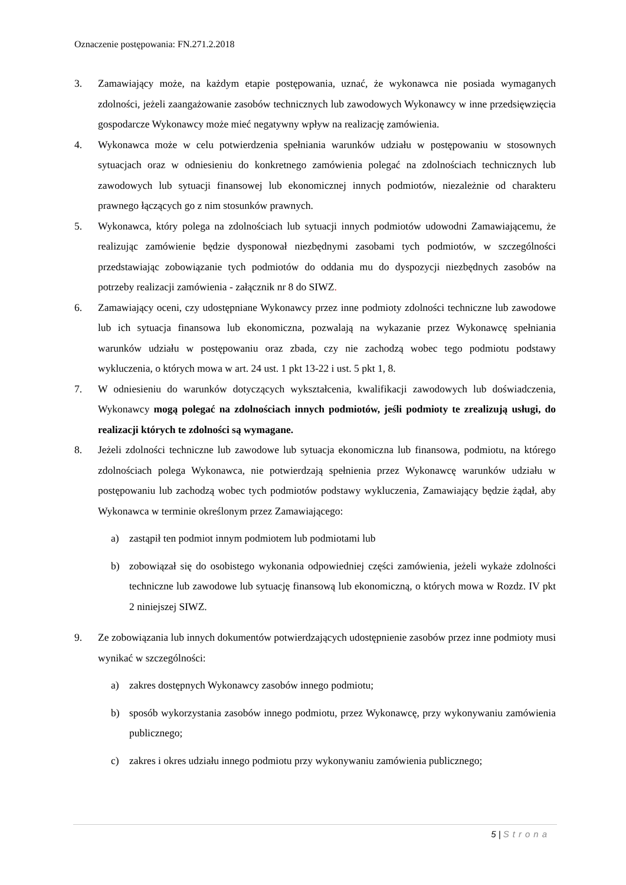Oznaczenie postępowania: FN.271.2.2018
3. Zamawiający może, na każdym etapie postępowania, uznać, że wykonawca nie posiada wymaganych zdolności, jeżeli zaangażowanie zasobów technicznych lub zawodowych Wykonawcy w inne przedsięwzięcia gospodarcze Wykonawcy może mieć negatywny wpływ na realizację zamówienia.
4. Wykonawca może w celu potwierdzenia spełniania warunków udziału w postępowaniu w stosownych sytuacjach oraz w odniesieniu do konkretnego zamówienia polegać na zdolnościach technicznych lub zawodowych lub sytuacji finansowej lub ekonomicznej innych podmiotów, niezależnie od charakteru prawnego łączących go z nim stosunków prawnych.
5. Wykonawca, który polega na zdolnościach lub sytuacji innych podmiotów udowodni Zamawiającemu, że realizując zamówienie będzie dysponował niezbędnymi zasobami tych podmiotów, w szczególności przedstawiając zobowiązanie tych podmiotów do oddania mu do dyspozycji niezbędnych zasobów na potrzeby realizacji zamówienia - załącznik nr 8 do SIWZ.
6. Zamawiający oceni, czy udostępniane Wykonawcy przez inne podmioty zdolności techniczne lub zawodowe lub ich sytuacja finansowa lub ekonomiczna, pozwalają na wykazanie przez Wykonawcę spełniania warunków udziału w postępowaniu oraz zbada, czy nie zachodzą wobec tego podmiotu podstawy wykluczenia, o których mowa w art. 24 ust. 1 pkt 13-22 i ust. 5 pkt 1, 8.
7. W odniesieniu do warunków dotyczących wykształcenia, kwalifikacji zawodowych lub doświadczenia, Wykonawcy mogą polegać na zdolnościach innych podmiotów, jeśli podmioty te zrealizują usługi, do realizacji których te zdolności są wymagane.
8. Jeżeli zdolności techniczne lub zawodowe lub sytuacja ekonomiczna lub finansowa, podmiotu, na którego zdolnościach polega Wykonawca, nie potwierdzają spełnienia przez Wykonawcę warunków udziału w postępowaniu lub zachodzą wobec tych podmiotów podstawy wykluczenia, Zamawiający będzie żądał, aby Wykonawca w terminie określonym przez Zamawiającego:
a) zastąpił ten podmiot innym podmiotem lub podmiotami lub
b) zobowiązał się do osobistego wykonania odpowiedniej części zamówienia, jeżeli wykaże zdolności techniczne lub zawodowe lub sytuację finansową lub ekonomiczną, o których mowa w Rozdz. IV pkt 2 niniejszej SIWZ.
9. Ze zobowiązania lub innych dokumentów potwierdzających udostępnienie zasobów przez inne podmioty musi wynikać w szczególności:
a) zakres dostępnych Wykonawcy zasobów innego podmiotu;
b) sposób wykorzystania zasobów innego podmiotu, przez Wykonawcę, przy wykonywaniu zamówienia publicznego;
c) zakres i okres udziału innego podmiotu przy wykonywaniu zamówienia publicznego;
5 | Strona